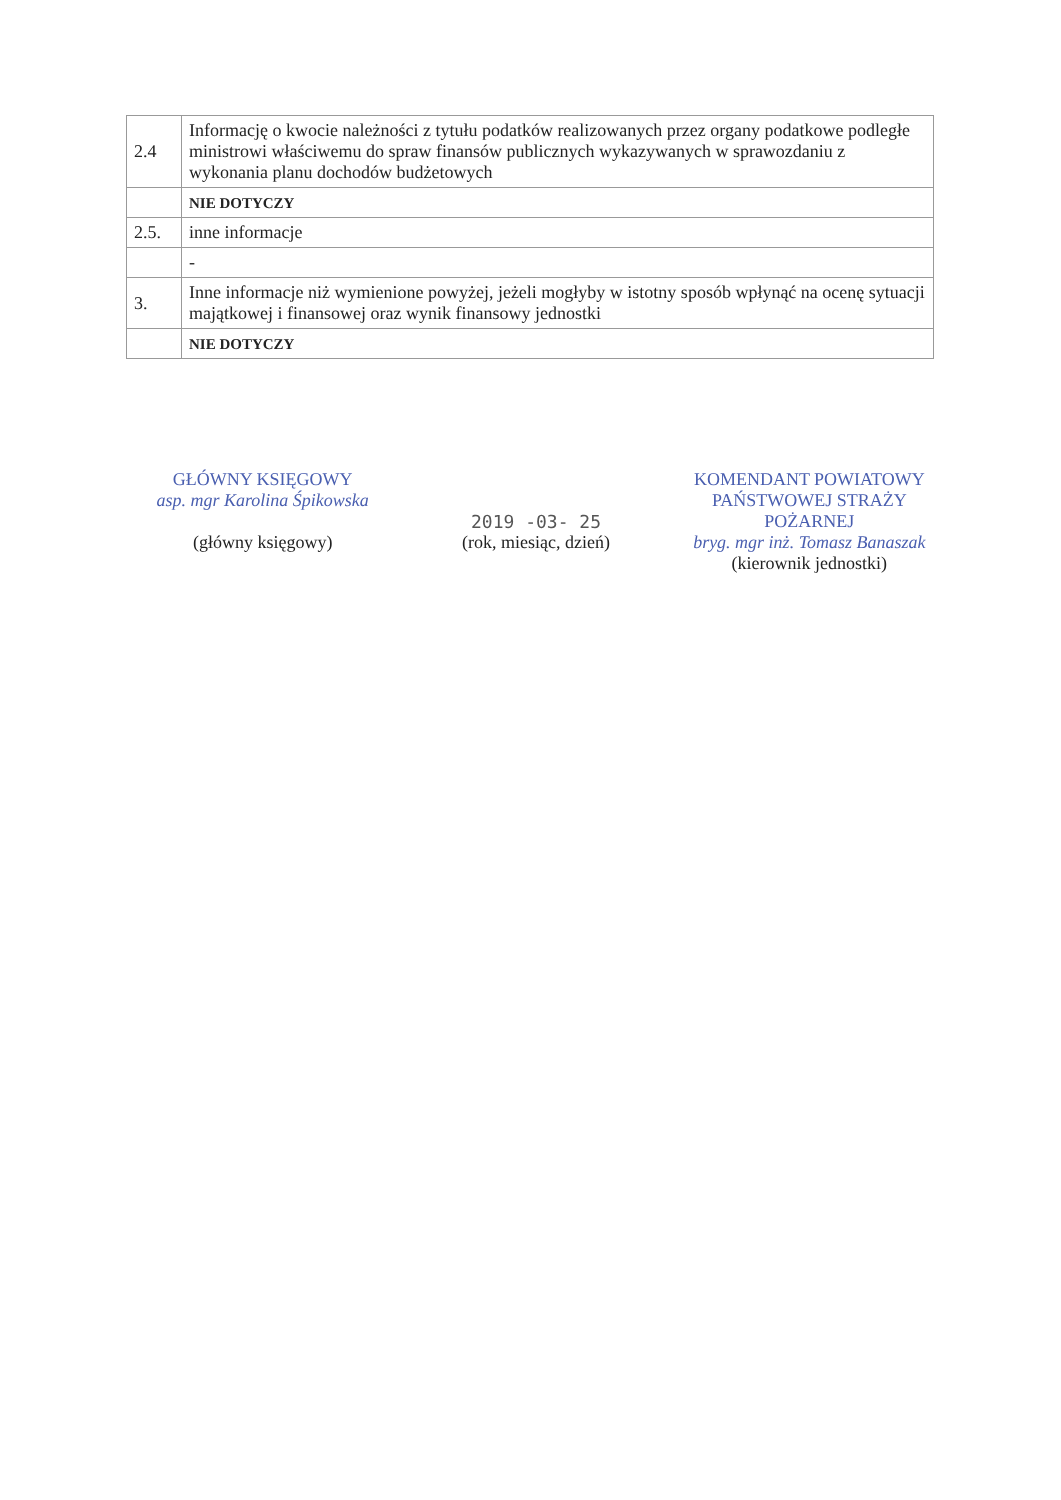| 2.4 | Informację o kwocie należności z tytułu podatków realizowanych przez organy podatkowe podległe ministrowi właściwemu do spraw finansów publicznych wykazywanych w sprawozdaniu z wykonania planu dochodów budżetowych |
| | NIE DOTYCZY |
| 2.5. | inne informacje |
| | - |
| 3. | Inne informacje niż wymienione powyżej, jeżeli mogłyby w istotny sposób wpłynąć na ocenę sytuacji majątkowej i finansowej oraz wynik finansowy jednostki |
| | NIE DOTYCZY |
GŁÓWNY KSIĘGOWY
asp. mgr Karolina Śpikowska
(główny księgowy)
2019 -03- 25
(rok, miesiąc, dzień)
KOMENDANT POWIATOWY
PAŃSTWOWEJ STRAŻY POŻARNEJ
bryg. mgr inż. Tomasz Banaszak
(kierownik jednostki)